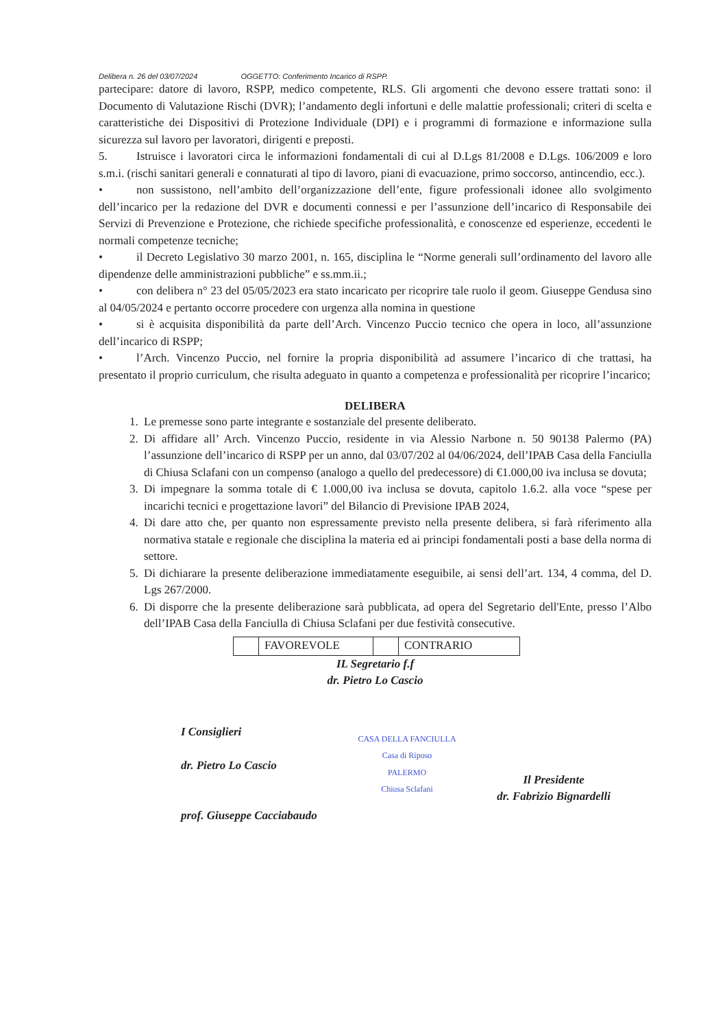Delibera n. 26 del 03/07/2024 OGGETTO: Conferimento Incarico di RSPP.
partecipare: datore di lavoro, RSPP, medico competente, RLS. Gli argomenti che devono essere trattati sono: il Documento di Valutazione Rischi (DVR); l’andamento degli infortuni e delle malattie professionali; criteri di scelta e caratteristiche dei Dispositivi di Protezione Individuale (DPI) e i programmi di formazione e informazione sulla sicurezza sul lavoro per lavoratori, dirigenti e preposti.
5. Istruisce i lavoratori circa le informazioni fondamentali di cui al D.Lgs 81/2008 e D.Lgs. 106/2009 e loro s.m.i. (rischi sanitari generali e connaturati al tipo di lavoro, piani di evacuazione, primo soccorso, antincendio, ecc.).
• non sussistono, nell’ambito dell’organizzazione dell’ente, figure professionali idonee allo svolgimento dell’incarico per la redazione del DVR e documenti connessi e per l’assunzione dell’incarico di Responsabile dei Servizi di Prevenzione e Protezione, che richiede specifiche professionalità, e conoscenze ed esperienze, eccedenti le normali competenze tecniche;
• il Decreto Legislativo 30 marzo 2001, n. 165, disciplina le “Norme generali sull’ordinamento del lavoro alle dipendenze delle amministrazioni pubbliche” e ss.mm.ii.;
• con delibera n° 23 del 05/05/2023 era stato incaricato per ricoprire tale ruolo il geom. Giuseppe Gendusa sino al 04/05/2024 e pertanto occorre procedere con urgenza alla nomina in questione
• si è acquisita disponibilità da parte dell’Arch. Vincenzo Puccio tecnico che opera in loco, all’assunzione dell’incarico di RSPP;
• l’Arch. Vincenzo Puccio, nel fornire la propria disponibilità ad assumere l’incarico di che trattasi, ha presentato il proprio curriculum, che risulta adeguato in quanto a competenza e professionalità per ricoprire l’incarico;
DELIBERA
1. Le premesse sono parte integrante e sostanziale del presente deliberato.
2. Di affidare all’ Arch. Vincenzo Puccio, residente in via Alessio Narbone n. 50 90138 Palermo (PA) l’assunzione dell’incarico di RSPP per un anno, dal 03/07/202 al 04/06/2024, dell’IPAB Casa della Fanciulla di Chiusa Sclafani con un compenso (analogo a quello del predecessore) di €1.000,00 iva inclusa se dovuta;
3. Di impegnare la somma totale di € 1.000,00 iva inclusa se dovuta, capitolo 1.6.2. alla voce “spese per incarichi tecnici e progettazione lavori” del Bilancio di Previsione IPAB 2024,
4. Di dare atto che, per quanto non espressamente previsto nella presente delibera, si farà riferimento alla normativa statale e regionale che disciplina la materia ed ai principi fondamentali posti a base della norma di settore.
5. Di dichiarare la presente deliberazione immediatamente eseguibile, ai sensi dell’art. 134, 4 comma, del D. Lgs 267/2000.
6. Di disporre che la presente deliberazione sarà pubblicata, ad opera del Segretario dell'Ente, presso l’Albo dell’IPAB Casa della Fanciulla di Chiusa Sclafani per due festività consecutive.
| | FAVOREVOLE | | CONTRARIO |
IL Segretario f.f
dr. Pietro Lo Cascio
I Consiglieri
dr. Pietro Lo Cascio
prof. Giuseppe Cacciabaudo
CASA DELLA FANCIULLA
Casa di Riposo
PALERMO
Chiusa Sclafani
Il Presidente
dr. Fabrizio Bignardelli